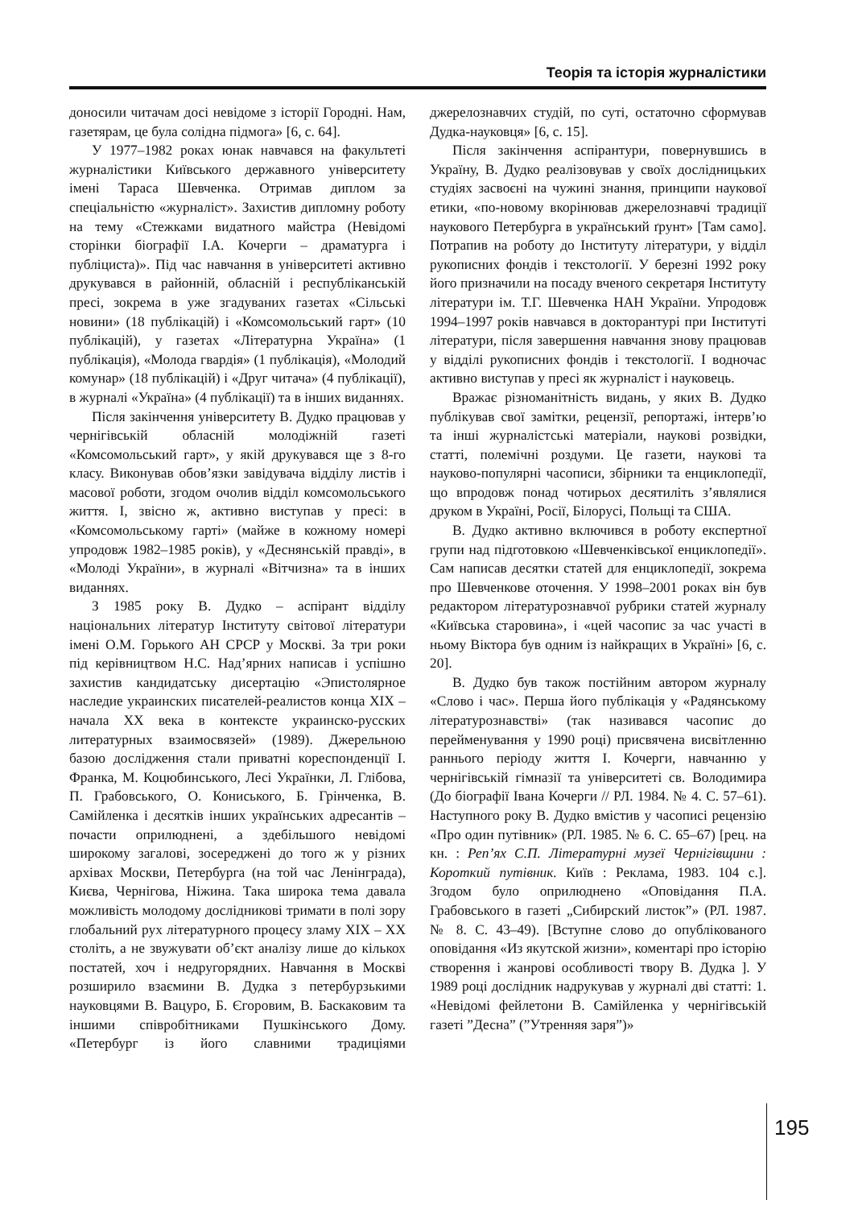Теорія та історія журналістики
доносили читачам досі невідоме з історії Городні. Нам, газетярам, це була солідна підмога» [6, с. 64].
У 1977–1982 роках юнак навчався на факультеті журналістики Київського державного університету імені Тараса Шевченка. Отримав диплом за спеціальністю «журналіст». Захистив дипломну роботу на тему «Стежками видатного майстра (Невідомі сторінки біографії І.А. Кочерги – драматурга і публіциста)». Під час навчання в університеті активно друкувався в районній, обласній і республіканській пресі, зокрема в уже згадуваних газетах «Сільські новини» (18 публікацій) і «Комсомольський гарт» (10 публікацій), у газетах «Літературна Україна» (1 публікація), «Молода гвардія» (1 публікація), «Молодий комунар» (18 публікацій) і «Друг читача» (4 публікації), в журналі «Україна» (4 публікації) та в інших виданнях.
Після закінчення університету В. Дудко працював у чернігівській обласній молодіжній газеті «Комсомольський гарт», у якій друкувався ще з 8-го класу. Виконував обов’язки завідувача відділу листів і масової роботи, згодом очолив відділ комсомольського життя. І, звісно ж, активно виступав у пресі: в «Комсомольському гарті» (майже в кожному номері упродовж 1982–1985 років), у «Деснянській правді», в «Молоді України», в журналі «Вітчизна» та в інших виданнях.
З 1985 року В. Дудко – аспірант відділу національних літератур Інституту світової літератури імені О.М. Горького АН СРСР у Москві. За три роки під керівництвом Н.С. Над’ярних написав і успішно захистив кандидатську дисертацію «Эпистолярное наследие украинских писателей-реалистов конца XIX – начала XX века в контексте украинско-русских литературных взаимосвязей» (1989). Джерельною базою дослідження стали приватні кореспонденції І. Франка, М. Коцюбинського, Лесі Українки, Л. Глібова, П. Грабовського, О. Кониського, Б. Грінченка, В. Самійленка і десятків інших українських адресантів – почасти оприлюднені, а здебільшого невідомі широкому загалові, зосереджені до того ж у різних архівах Москви, Петербурга (на той час Ленінграда), Києва, Чернігова, Ніжина. Така широка тема давала можливість молодому досліднико­ві тримати в полі зору глобальний рух літературного процесу зламу XIX – XX століть, а не звужувати об’єкт аналізу лише до кількох постатей, хоч і недругорядних. Навчання в Москві розширило взаємини В. Дудка з петербурзькими науковцями В. Вацуро, Б. Єгоровим, В. Баскаковим та іншими співробітниками Пушкінського Дому. «Петербург із його славними традиціями джерелознавчих студій, по суті, остаточно сформував Дудка-науковця» [6, с. 15].
Після закінчення аспірантури, повернувшись в Україну, В. Дудко реалізовував у своїх дослідницьких студіях засвоєні на чужині знання, принципи наукової етики, «по-новому вкорінював джерелознавчі традиції наукового Петербурга в український ґрунт» [Там само]. Потрапив на роботу до Інституту літератури, у відділ рукописних фондів і текстології. У березні 1992 року його призначили на посаду вченого секретаря Інституту літератури ім. Т.Г. Шевченка НАН України. Упродовж 1994–1997 років навчався в докторантурі при Інституті літератури, після завершення навчання знову працював у відділі рукописних фондів і текстології. І водночас активно виступав у пресі як журналіст і науковець.
Вражає різноманітність видань, у яких В. Дудко публікував свої замітки, рецензії, репортажі, інтерв’ю та інші журналістські матеріали, наукові розвідки, статті, полемічні роздуми. Це газети, наукові та науково-популярні часописи, збірники та енциклопедії, що впродовж понад чотирьох десятиліть з’являлися друком в Україні, Росії, Білорусі, Польщі та США.
В. Дудко активно включився в роботу експертної групи над підготовкою «Шевченківської енциклопедії». Сам написав десятки статей для енциклопедії, зокрема про Шевченкове оточення. У 1998–2001 роках він був редактором літературознавчої рубрики статей журналу «Київська старовина», і «цей часопис за час участі в ньому Віктора був одним із найкращих в Україні» [6, с. 20].
В. Дудко був також постійним автором журналу «Слово і час». Перша його публікація у «Радянському літературознавстві» (так називався часопис до перейменування у 1990 році) присвячена висвітленню раннього періоду життя І. Кочерги, навчанню у чернігівській гімназії та університеті св. Володимира (До біографії Івана Кочерги // РЛ. 1984. № 4. С. 57–61). Наступного року В. Дудко вмістив у часописі рецензію «Про один путівник» (РЛ. 1985. № 6. С. 65–67) [рец. на кн. : Реп’ях С.П. Літературні музеї Чернігівщини : Короткий путівник. Київ : Реклама, 1983. 104 с.]. Згодом було оприлюднено «Оповідання П.А. Грабовського в газеті „Сибирский листок”» (РЛ. 1987. № 8. С. 43–49). [Вступне слово до опублікованого оповідання «Из якутской жизни», коментарі про історію створення і жанрові особливості твору В. Дудка ]. У 1989 році дослідник надрукував у журналі дві статті: 1. «Невідомі фейлетони В. Самійленка у чернігівській газеті ”Десна” (”Утренняя заря”)»
195